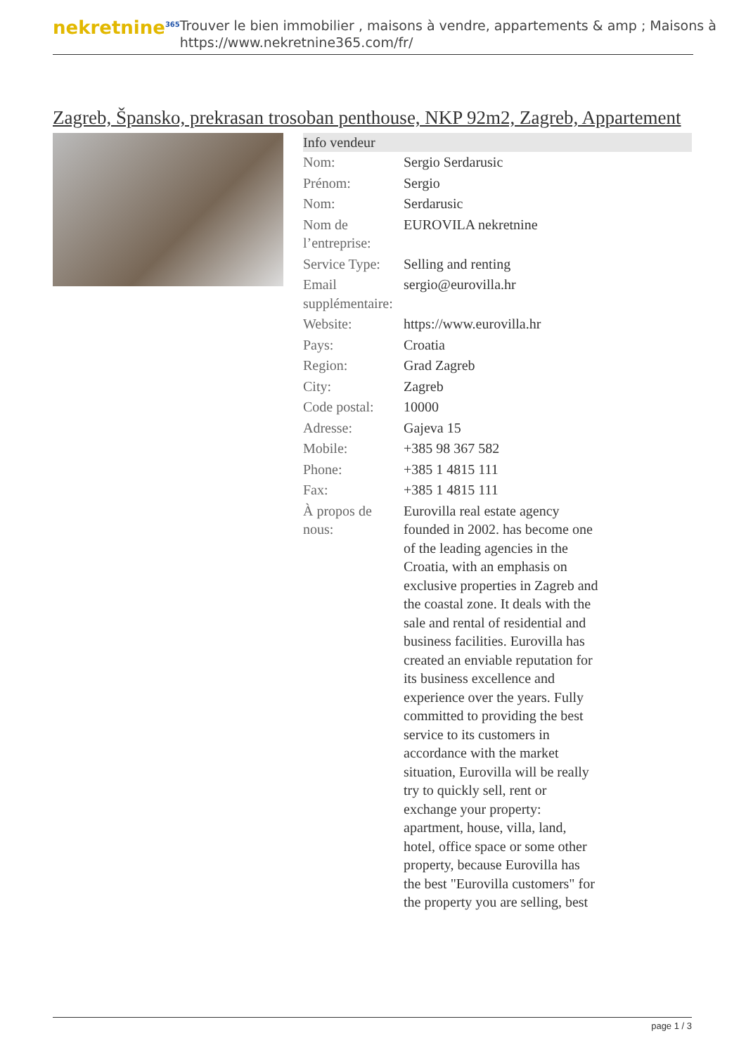nekretnine<sup>365</sup>
Trouver le bien immobilier , maisons à vendre, appartements & amp ; Maisons à
https://www.nekretnine365.com/fr/
Zagreb, Špansko, prekrasan trosoban penthouse, NKP 92m2, Zagreb, Appartement
Info vendeur
| Nom: | Sergio Serdarusic |
| Prénom: | Sergio |
| Nom: | Serdarusic |
| Nom de l’entreprise: | EUROVILA nekretnine |
| Service Type: | Selling and renting |
| Email supplémentaire: | sergio@eurovilla.hr |
| Website: | https://www.eurovilla.hr |
| Pays: | Croatia |
| Region: | Grad Zagreb |
| City: | Zagreb |
| Code postal: | 10000 |
| Adresse: | Gajeva 15 |
| Mobile: | +385 98 367 582 |
| Phone: | +385 1 4815 111 |
| Fax: | +385 1 4815 111 |
| À propos de nous: | Eurovilla real estate agency founded in 2002. has become one of the leading agencies in the Croatia, with an emphasis on exclusive properties in Zagreb and the coastal zone. It deals with the sale and rental of residential and business facilities. Eurovilla has created an enviable reputation for its business excellence and experience over the years. Fully committed to providing the best service to its customers in accordance with the market situation, Eurovilla will be really try to quickly sell, rent or exchange your property: apartment, house, villa, land, hotel, office space or some other property, because Eurovilla has the best "Eurovilla customers" for the property you are selling, best |
page 1 / 3